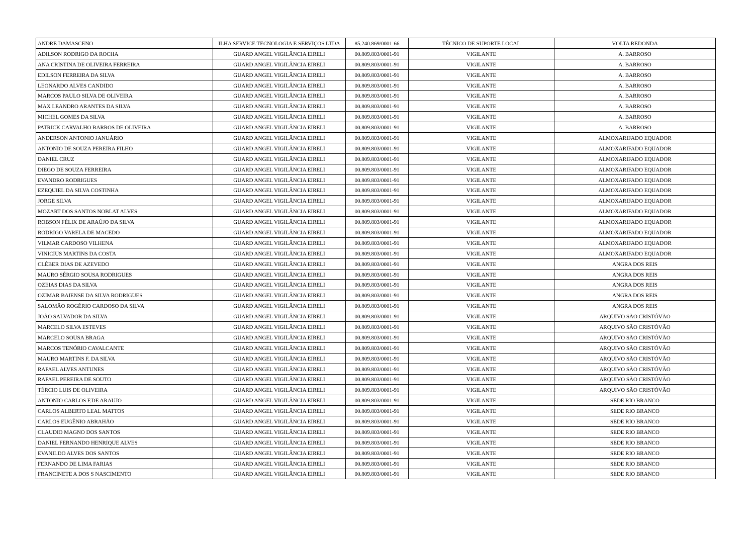| ANDRE DAMASCENO | ILHA SERVICE TECNOLOGIA E SERVIÇOS LTDA | 85.240.869/0001-66 | TÉCNICO DE SUPORTE LOCAL | VOLTA REDONDA |
| ADILSON RODRIGO DA ROCHA | GUARD ANGEL VIGILÂNCIA EIRELI | 00.809.803/0001-91 | VIGILANTE | A. BARROSO |
| ANA CRISTINA DE OLIVEIRA FERREIRA | GUARD ANGEL VIGILÂNCIA EIRELI | 00.809.803/0001-91 | VIGILANTE | A. BARROSO |
| EDILSON FERREIRA DA SILVA | GUARD ANGEL VIGILÂNCIA EIRELI | 00.809.803/0001-91 | VIGILANTE | A. BARROSO |
| LEONARDO ALVES CANDIDO | GUARD ANGEL VIGILÂNCIA EIRELI | 00.809.803/0001-91 | VIGILANTE | A. BARROSO |
| MARCOS PAULO SILVA DE OLIVEIRA | GUARD ANGEL VIGILÂNCIA EIRELI | 00.809.803/0001-91 | VIGILANTE | A. BARROSO |
| MAX LEANDRO ARANTES DA SILVA | GUARD ANGEL VIGILÂNCIA EIRELI | 00.809.803/0001-91 | VIGILANTE | A. BARROSO |
| MICHEL GOMES DA SILVA | GUARD ANGEL VIGILÂNCIA EIRELI | 00.809.803/0001-91 | VIGILANTE | A. BARROSO |
| PATRICK CARVALHO BARROS DE OLIVEIRA | GUARD ANGEL VIGILÂNCIA EIRELI | 00.809.803/0001-91 | VIGILANTE | A. BARROSO |
| ANDERSON ANTONIO JANUÁRIO | GUARD ANGEL VIGILÂNCIA EIRELI | 00.809.803/0001-91 | VIGILANTE | ALMOXARIFADO EQUADOR |
| ANTONIO DE SOUZA PEREIRA FILHO | GUARD ANGEL VIGILÂNCIA EIRELI | 00.809.803/0001-91 | VIGILANTE | ALMOXARIFADO EQUADOR |
| DANIEL CRUZ | GUARD ANGEL VIGILÂNCIA EIRELI | 00.809.803/0001-91 | VIGILANTE | ALMOXARIFADO EQUADOR |
| DIEGO DE SOUZA FERREIRA | GUARD ANGEL VIGILÂNCIA EIRELI | 00.809.803/0001-91 | VIGILANTE | ALMOXARIFADO EQUADOR |
| EVANDRO RODRIGUES | GUARD ANGEL VIGILÂNCIA EIRELI | 00.809.803/0001-91 | VIGILANTE | ALMOXARIFADO EQUADOR |
| EZEQUIEL DA SILVA COSTINHA | GUARD ANGEL VIGILÂNCIA EIRELI | 00.809.803/0001-91 | VIGILANTE | ALMOXARIFADO EQUADOR |
| JORGE SILVA | GUARD ANGEL VIGILÂNCIA EIRELI | 00.809.803/0001-91 | VIGILANTE | ALMOXARIFADO EQUADOR |
| MOZART DOS SANTOS NOBLAT ALVES | GUARD ANGEL VIGILÂNCIA EIRELI | 00.809.803/0001-91 | VIGILANTE | ALMOXARIFADO EQUADOR |
| ROBSON FÉLIX DE ARAÚJO DA SILVA | GUARD ANGEL VIGILÂNCIA EIRELI | 00.809.803/0001-91 | VIGILANTE | ALMOXARIFADO EQUADOR |
| RODRIGO VARELA DE MACEDO | GUARD ANGEL VIGILÂNCIA EIRELI | 00.809.803/0001-91 | VIGILANTE | ALMOXARIFADO EQUADOR |
| VILMAR CARDOSO VILHENA | GUARD ANGEL VIGILÂNCIA EIRELI | 00.809.803/0001-91 | VIGILANTE | ALMOXARIFADO EQUADOR |
| VINICIUS MARTINS DA COSTA | GUARD ANGEL VIGILÂNCIA EIRELI | 00.809.803/0001-91 | VIGILANTE | ALMOXARIFADO EQUADOR |
| CLÉBER DIAS DE AZEVEDO | GUARD ANGEL VIGILÂNCIA EIRELI | 00.809.803/0001-91 | VIGILANTE | ANGRA DOS REIS |
| MAURO SÉRGIO SOUSA RODRIGUES | GUARD ANGEL VIGILÂNCIA EIRELI | 00.809.803/0001-91 | VIGILANTE | ANGRA DOS REIS |
| OZEIAS DIAS DA SILVA | GUARD ANGEL VIGILÂNCIA EIRELI | 00.809.803/0001-91 | VIGILANTE | ANGRA DOS REIS |
| OZIMAR BAIENSE DA SILVA RODRIGUES | GUARD ANGEL VIGILÂNCIA EIRELI | 00.809.803/0001-91 | VIGILANTE | ANGRA DOS REIS |
| SALOMÃO ROGÉRIO CARDOSO DA SILVA | GUARD ANGEL VIGILÂNCIA EIRELI | 00.809.803/0001-91 | VIGILANTE | ANGRA DOS REIS |
| JOÃO SALVADOR DA SILVA | GUARD ANGEL VIGILÂNCIA EIRELI | 00.809.803/0001-91 | VIGILANTE | ARQUIVO SÃO CRISTÓVÃO |
| MARCELO SILVA ESTEVES | GUARD ANGEL VIGILÂNCIA EIRELI | 00.809.803/0001-91 | VIGILANTE | ARQUIVO SÃO CRISTÓVÃO |
| MARCELO SOUSA BRAGA | GUARD ANGEL VIGILÂNCIA EIRELI | 00.809.803/0001-91 | VIGILANTE | ARQUIVO SÃO CRISTÓVÃO |
| MARCOS TENÓRIO CAVALCANTE | GUARD ANGEL VIGILÂNCIA EIRELI | 00.809.803/0001-91 | VIGILANTE | ARQUIVO SÃO CRISTÓVÃO |
| MAURO MARTINS F. DA SILVA | GUARD ANGEL VIGILÂNCIA EIRELI | 00.809.803/0001-91 | VIGILANTE | ARQUIVO SÃO CRISTÓVÃO |
| RAFAEL ALVES ANTUNES | GUARD ANGEL VIGILÂNCIA EIRELI | 00.809.803/0001-91 | VIGILANTE | ARQUIVO SÃO CRISTÓVÃO |
| RAFAEL PEREIRA DE SOUTO | GUARD ANGEL VIGILÂNCIA EIRELI | 00.809.803/0001-91 | VIGILANTE | ARQUIVO SÃO CRISTÓVÃO |
| TÉRCIO LUIS DE OLIVEIRA | GUARD ANGEL VIGILÂNCIA EIRELI | 00.809.803/0001-91 | VIGILANTE | ARQUIVO SÃO CRISTÓVÃO |
| ANTONIO CARLOS F.DE ARAUJO | GUARD ANGEL VIGILÂNCIA EIRELI | 00.809.803/0001-91 | VIGILANTE | SEDE RIO BRANCO |
| CARLOS ALBERTO LEAL MATTOS | GUARD ANGEL VIGILÂNCIA EIRELI | 00.809.803/0001-91 | VIGILANTE | SEDE RIO BRANCO |
| CARLOS EUGÊNIO ABRAHÃO | GUARD ANGEL VIGILÂNCIA EIRELI | 00.809.803/0001-91 | VIGILANTE | SEDE RIO BRANCO |
| CLAUDIO MAGNO DOS SANTOS | GUARD ANGEL VIGILÂNCIA EIRELI | 00.809.803/0001-91 | VIGILANTE | SEDE RIO BRANCO |
| DANIEL FERNANDO HENRIQUE ALVES | GUARD ANGEL VIGILÂNCIA EIRELI | 00.809.803/0001-91 | VIGILANTE | SEDE RIO BRANCO |
| EVANILDO ALVES DOS SANTOS | GUARD ANGEL VIGILÂNCIA EIRELI | 00.809.803/0001-91 | VIGILANTE | SEDE RIO BRANCO |
| FERNANDO DE LIMA FARIAS | GUARD ANGEL VIGILÂNCIA EIRELI | 00.809.803/0001-91 | VIGILANTE | SEDE RIO BRANCO |
| FRANCINETE A DOS S NASCIMENTO | GUARD ANGEL VIGILÂNCIA EIRELI | 00.809.803/0001-91 | VIGILANTE | SEDE RIO BRANCO |